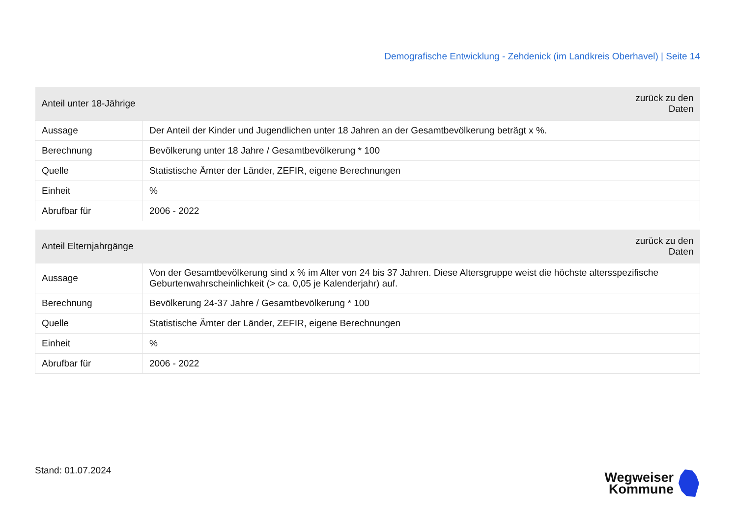Demografische Entwicklung - Zehdenick (im Landkreis Oberhavel) | Seite 14
| Anteil unter 18-Jährige | zurück zu den Daten |
| --- | --- |
| Aussage | Der Anteil der Kinder und Jugendlichen unter 18 Jahren an der Gesamtbevölkerung beträgt x %. |
| Berechnung | Bevölkerung unter 18 Jahre / Gesamtbevölkerung * 100 |
| Quelle | Statistische Ämter der Länder, ZEFIR, eigene Berechnungen |
| Einheit | % |
| Abrufbar für | 2006 - 2022 |
| Anteil Elternjahrgänge | zurück zu den Daten |
| --- | --- |
| Aussage | Von der Gesamtbevölkerung sind x % im Alter von 24 bis 37 Jahren. Diese Altersgruppe weist die höchste altersspezifische Geburtenwahrscheinlichkeit (> ca. 0,05 je Kalenderjahr) auf. |
| Berechnung | Bevölkerung 24-37 Jahre / Gesamtbevölkerung * 100 |
| Quelle | Statistische Ämter der Länder, ZEFIR, eigene Berechnungen |
| Einheit | % |
| Abrufbar für | 2006 - 2022 |
Stand: 01.07.2024
Wegweiser
Kommune